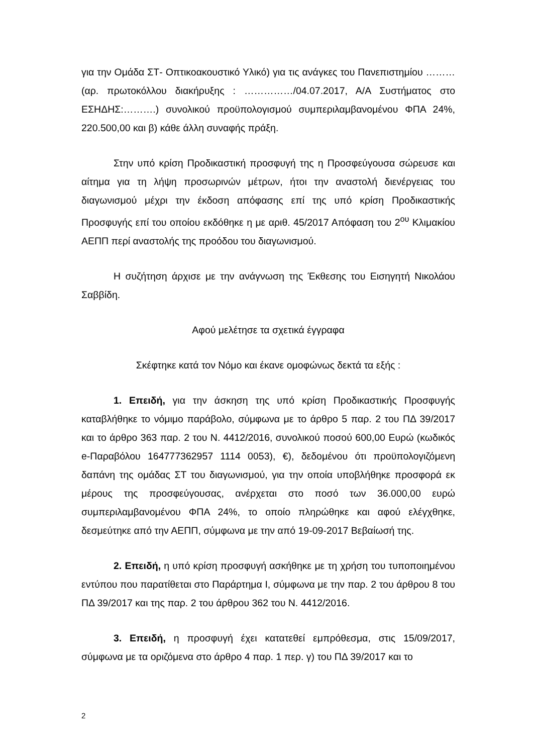για την Ομάδα ΣΤ- Οπτικοακουστικό Υλικό) για τις ανάγκες του Πανεπιστημίου ……… (αρ. πρωτοκόλλου διακήρυξης : ……………/04.07.2017, Α/Α Συστήματος στο ΕΣΗΔΗΣ:……….) συνολικού προϋπολογισμού συμπεριλαμβανομένου ΦΠΑ 24%, 220.500,00 και β) κάθε άλλη συναφής πράξη.
Στην υπό κρίση Προδικαστική προσφυγή της η Προσφεύγουσα σώρευσε και αίτημα για τη λήψη προσωρινών μέτρων, ήτοι την αναστολή διενέργειας του διαγωνισμού μέχρι την έκδοση απόφασης επί της υπό κρίση Προδικαστικής Προσφυγής επί του οποίου εκδόθηκε η με αριθ. 45/2017 Απόφαση του 2<sup>ου</sup> Κλιμακίου ΑΕΠΠ περί αναστολής της προόδου του διαγωνισμού.
Η συζήτηση άρχισε με την ανάγνωση της Έκθεσης του Εισηγητή Νικολάου Σαββίδη.
Αφού μελέτησε τα σχετικά έγγραφα
Σκέφτηκε κατά τον Νόμο και έκανε ομοφώνως δεκτά τα εξής :
1. Επειδή, για την άσκηση της υπό κρίση Προδικαστικής Προσφυγής καταβλήθηκε το νόμιμο παράβολο, σύμφωνα με το άρθρο 5 παρ. 2 του ΠΔ 39/2017 και το άρθρο 363 παρ. 2 του Ν. 4412/2016, συνολικού ποσού 600,00 Ευρώ (κωδικός e-Παραβόλου 164777362957 1114 0053), €), δεδομένου ότι προϋπολογιζόμενη δαπάνη της ομάδας ΣΤ του διαγωνισμού, για την οποία υποβλήθηκε προσφορά εκ μέρους της προσφεύγουσας, ανέρχεται στο ποσό των 36.000,00 ευρώ συμπεριλαμβανομένου ΦΠΑ 24%, το οποίο πληρώθηκε και αφού ελέγχθηκε, δεσμεύτηκε από την ΑΕΠΠ, σύμφωνα με την από 19-09-2017 Βεβαίωσή της.
2. Επειδή, η υπό κρίση προσφυγή ασκήθηκε με τη χρήση του τυποποιημένου εντύπου που παρατίθεται στο Παράρτημα Ι, σύμφωνα με την παρ. 2 του άρθρου 8 του ΠΔ 39/2017 και της παρ. 2 του άρθρου 362 του Ν. 4412/2016.
3. Επειδή, η προσφυγή έχει κατατεθεί εμπρόθεσμα, στις 15/09/2017, σύμφωνα με τα οριζόμενα στο άρθρο 4 παρ. 1 περ. γ) του ΠΔ 39/2017 και το
2